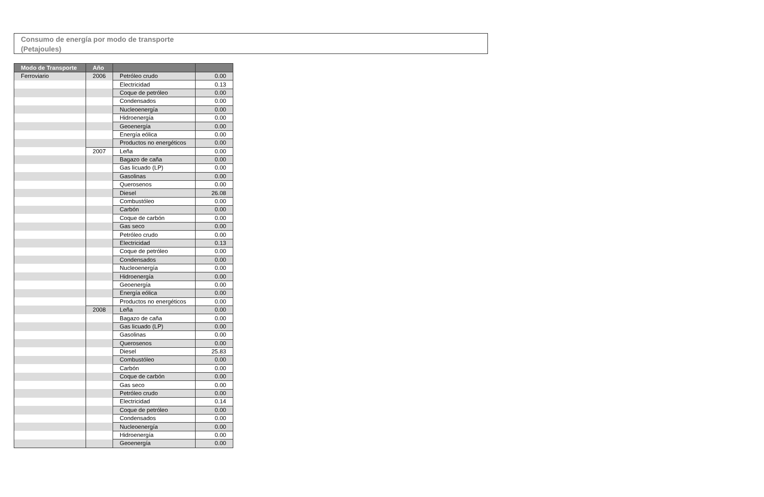Consumo de energía por modo de transporte
(Petajoules)
| Modo de Transporte | Año | | |
| --- | --- | --- | --- |
| Ferroviario | 2006 | Petróleo crudo | 0.00 |
| | | Electricidad | 0.13 |
| | | Coque de petróleo | 0.00 |
| | | Condensados | 0.00 |
| | | Nucleoenergía | 0.00 |
| | | Hidroenergía | 0.00 |
| | | Geoenergía | 0.00 |
| | | Energía eólica | 0.00 |
| | | Productos no energéticos | 0.00 |
| | 2007 | Leña | 0.00 |
| | | Bagazo de caña | 0.00 |
| | | Gas licuado (LP) | 0.00 |
| | | Gasolinas | 0.00 |
| | | Querosenos | 0.00 |
| | | Diesel | 26.08 |
| | | Combustóleo | 0.00 |
| | | Carbón | 0.00 |
| | | Coque de carbón | 0.00 |
| | | Gas seco | 0.00 |
| | | Petróleo crudo | 0.00 |
| | | Electricidad | 0.13 |
| | | Coque de petróleo | 0.00 |
| | | Condensados | 0.00 |
| | | Nucleoenergía | 0.00 |
| | | Hidroenergía | 0.00 |
| | | Geoenergía | 0.00 |
| | | Energía eólica | 0.00 |
| | | Productos no energéticos | 0.00 |
| | 2008 | Leña | 0.00 |
| | | Bagazo de caña | 0.00 |
| | | Gas licuado (LP) | 0.00 |
| | | Gasolinas | 0.00 |
| | | Querosenos | 0.00 |
| | | Diesel | 25.83 |
| | | Combustóleo | 0.00 |
| | | Carbón | 0.00 |
| | | Coque de carbón | 0.00 |
| | | Gas seco | 0.00 |
| | | Petróleo crudo | 0.00 |
| | | Electricidad | 0.14 |
| | | Coque de petróleo | 0.00 |
| | | Condensados | 0.00 |
| | | Nucleoenergía | 0.00 |
| | | Hidroenergía | 0.00 |
| | | Geoenergía | 0.00 |